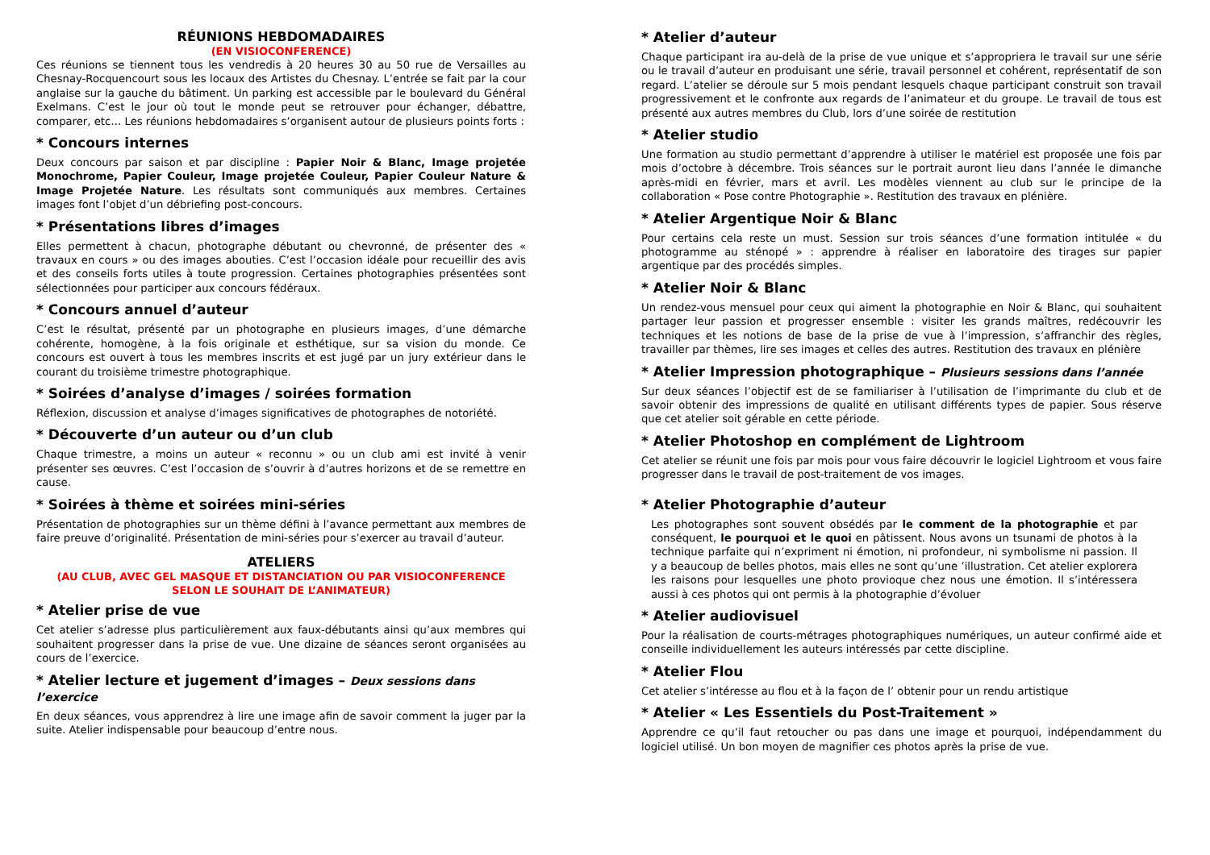RÉUNIONS HEBDOMADAIRES
(EN VISIOCONFERENCE)
Ces réunions se tiennent tous les vendredis à 20 heures 30 au 50 rue de Versailles au Chesnay-Rocquencourt sous les locaux des Artistes du Chesnay. L’entrée se fait par la cour anglaise sur la gauche du bâtiment. Un parking est accessible par le boulevard du Général Exelmans. C’est le jour où tout le monde peut se retrouver pour échanger, débattre, comparer, etc… Les réunions hebdomadaires s’organisent autour de plusieurs points forts :
* Concours internes
Deux concours par saison et par discipline : Papier Noir & Blanc, Image projetée Monochrome, Papier Couleur, Image projetée Couleur, Papier Couleur Nature & Image Projetée Nature. Les résultats sont communiqués aux membres. Certaines images font l’objet d’un débriefing post-concours.
* Présentations libres d’images
Elles permettent à chacun, photographe débutant ou chevronné, de présenter des « travaux en cours » ou des images abouties. C’est l’occasion idéale pour recueillir des avis et des conseils forts utiles à toute progression. Certaines photographies présentées sont sélectionnées pour participer aux concours fédéraux.
* Concours annuel d’auteur
C’est le résultat, présenté par un photographe en plusieurs images, d’une démarche cohérente, homogène, à la fois originale et esthétique, sur sa vision du monde. Ce concours est ouvert à tous les membres inscrits et est jugé par un jury extérieur dans le courant du troisième trimestre photographique.
* Soirées d’analyse d’images / soirées formation
Réflexion, discussion et analyse d’images significatives de photographes de notoriété.
* Découverte d’un auteur ou d’un club
Chaque trimestre, a moins un auteur « reconnu » ou un club ami est invité à venir présenter ses œuvres. C’est l’occasion de s’ouvrir à d’autres horizons et de se remettre en cause.
* Soirées à thème et soirées mini-séries
Présentation de photographies sur un thème défini à l’avance permettant aux membres de faire preuve d’originalité. Présentation de mini-séries pour s’exercer au travail d’auteur.
ATELIERS
(AU CLUB, AVEC GEL MASQUE ET DISTANCIATION OU PAR VISIOCONFERENCE
SELON LE SOUHAIT DE L’ANIMATEUR)
* Atelier prise de vue
Cet atelier s’adresse plus particulièrement aux faux-débutants ainsi qu’aux membres qui souhaitent progresser dans la prise de vue. Une dizaine de séances seront organisées au cours de l’exercice.
* Atelier lecture et jugement d’images – Deux sessions dans l’exercice
En deux séances, vous apprendrez à lire une image afin de savoir comment la juger par la suite. Atelier indispensable pour beaucoup d’entre nous.
* Atelier d’auteur
Chaque participant ira au-delà de la prise de vue unique et s’appropriera le travail sur une série ou le travail d’auteur en produisant une série, travail personnel et cohérent, représentatif de son regard. L’atelier se déroule sur 5 mois pendant lesquels chaque participant construit son travail progressivement et le confronte aux regards de l’animateur et du groupe. Le travail de tous est présenté aux autres membres du Club, lors d’une soirée de restitution
* Atelier studio
Une formation au studio permettant d’apprendre à utiliser le matériel est proposée une fois par mois d’octobre à décembre. Trois séances sur le portrait auront lieu dans l’année le dimanche après-midi en février, mars et avril. Les modèles viennent au club sur le principe de la collaboration « Pose contre Photographie ». Restitution des travaux en plénière.
* Atelier Argentique Noir & Blanc
Pour certains cela reste un must. Session sur trois séances d’une formation intitulée « du photogramme au sténopé » : apprendre à réaliser en laboratoire des tirages sur papier argentique par des procédés simples.
* Atelier Noir & Blanc
Un rendez-vous mensuel pour ceux qui aiment la photographie en Noir & Blanc, qui souhaitent partager leur passion et progresser ensemble : visiter les grands maîtres, redécouvrir les techniques et les notions de base de la prise de vue à l’impression, s’affranchir des règles, travailler par thèmes, lire ses images et celles des autres. Restitution des travaux en plénière
* Atelier Impression photographique – Plusieurs sessions dans l’année
Sur deux séances l’objectif est de se familiariser à l’utilisation de l’imprimante du club et de savoir obtenir des impressions de qualité en utilisant différents types de papier. Sous réserve que cet atelier soit gérable en cette période.
* Atelier Photoshop en complément de Lightroom
Cet atelier se réunit une fois par mois pour vous faire découvrir le logiciel Lightroom et vous faire progresser dans le travail de post-traitement de vos images.
* Atelier Photographie d’auteur
Les photographes sont souvent obsédés par le comment de la photographie et par conséquent, le pourquoi et le quoi en pâtissent. Nous avons un tsunami de photos à la technique parfaite qui n’expriment ni émotion, ni profondeur, ni symbolisme ni passion. Il y a beaucoup de belles photos, mais elles ne sont qu’une ’illustration. Cet atelier explorera les raisons pour lesquelles une photo provioque chez nous une émotion. Il s’intéressera aussi à ces photos qui ont permis à la photographie d’évoluer
* Atelier audiovisuel
Pour la réalisation de courts-métrages photographiques numériques, un auteur confirmé aide et conseille individuellement les auteurs intéressés par cette discipline.
* Atelier Flou
Cet atelier s’intéresse au flou et à la façon de l’ obtenir pour un rendu artistique
* Atelier « Les Essentiels du Post-Traitement »
Apprendre ce qu’il faut retoucher ou pas dans une image et pourquoi, indépendamment du logiciel utilisé. Un bon moyen de magnifier ces photos après la prise de vue.